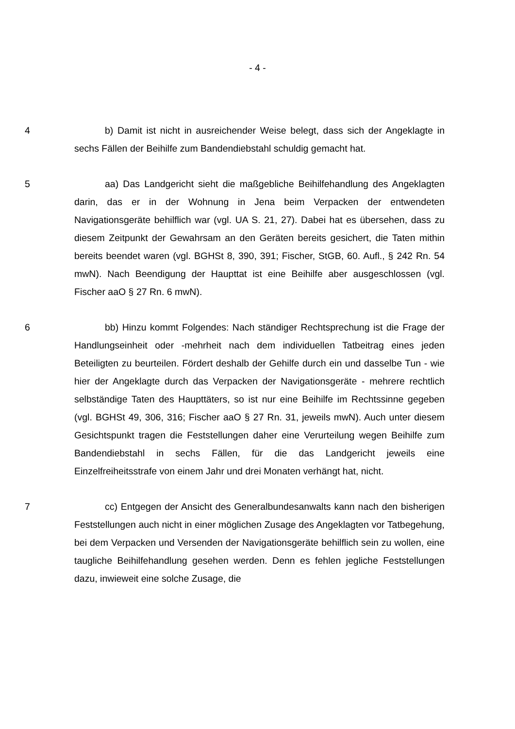- 4 -
4 b) Damit ist nicht in ausreichender Weise belegt, dass sich der Ange­klagte in sechs Fällen der Beihilfe zum Bandendiebstahl schuldig gemacht hat.
5 aa) Das Landgericht sieht die maßgebliche Beihilfehandlung des Ange­klagten darin, das er in der Wohnung in Jena beim Verpacken der entwendeten Navigationsgeräte behilflich war (vgl. UA S. 21, 27). Dabei hat es übersehen, dass zu diesem Zeitpunkt der Gewahrsam an den Geräten bereits gesichert, die Taten mithin bereits beendet waren (vgl. BGHSt 8, 390, 391; Fischer, StGB, 60. Aufl., § 242 Rn. 54 mwN). Nach Beendigung der Haupttat ist eine Beihilfe aber ausgeschlossen (vgl. Fischer aaO § 27 Rn. 6 mwN).
6 bb) Hinzu kommt Folgendes: Nach ständiger Rechtsprechung ist die Frage der Handlungseinheit oder -mehrheit nach dem individuellen Tatbeitrag eines jeden Beteiligten zu beurteilen. Fördert deshalb der Gehilfe durch ein und dasselbe Tun - wie hier der Angeklagte durch das Verpacken der Navigations­geräte - mehrere rechtlich selbständige Taten des Haupttäters, so ist nur eine Beihilfe im Rechtssinne gegeben (vgl. BGHSt 49, 306, 316; Fischer aaO § 27 Rn. 31, jeweils mwN). Auch unter diesem Gesichtspunkt tragen die Feststellun­gen daher eine Verurteilung wegen Beihilfe zum Bandendiebstahl in sechs Fäl­len, für die das Landgericht jeweils eine Einzelfreiheitsstrafe von einem Jahr und drei Monaten verhängt hat, nicht.
7 cc) Entgegen der Ansicht des Generalbundesanwalts kann nach den bisherigen Feststellungen auch nicht in einer möglichen Zusage des Angeklag­ten vor Tatbegehung, bei dem Verpacken und Versenden der Navigationsgerä­te behilflich sein zu wollen, eine taugliche Beihilfehandlung gesehen werden. Denn es fehlen jegliche Feststellungen dazu, inwieweit eine solche Zusage, die